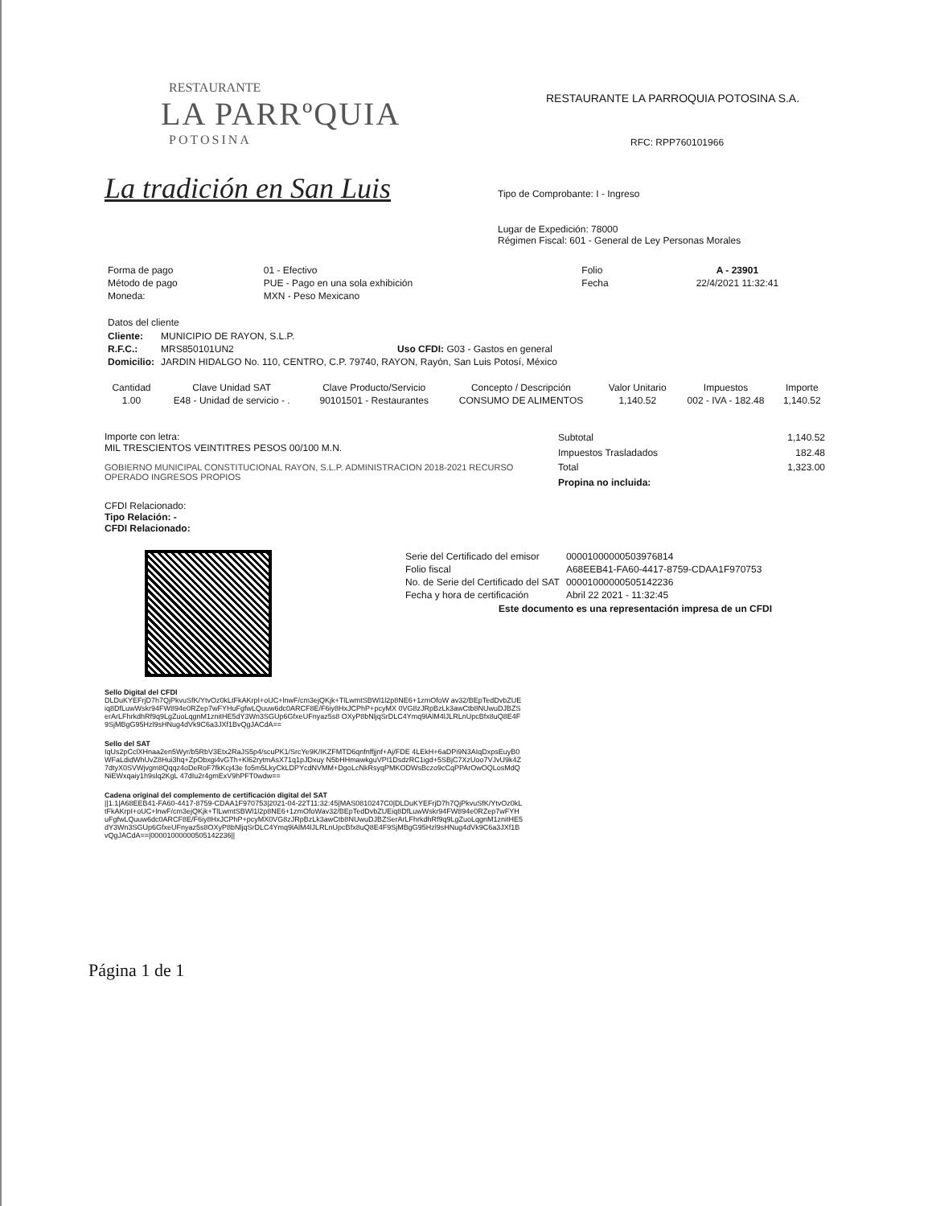RESTAURANTE
LA PARRºQUIA
POTOSINA
La tradición en San Luis
RESTAURANTE LA PARROQUIA POTOSINA S.A.
RFC: RPP760101966
Tipo de Comprobante: I - Ingreso
Lugar de Expedición: 78000
Régimen Fiscal: 601 - General de Ley Personas Morales
| Forma de pago | 01 - Efectivo | Folio | A - 23901 |
| Método de pago | PUE - Pago en una sola exhibición | Fecha | 22/4/2021 11:32:41 |
| Moneda: | MXN - Peso Mexicano | | |
Datos del cliente
| Cliente: | MUNICIPIO DE RAYON, S.L.P. |
| R.F.C.: | MRS850101UN2 Uso CFDI: G03 - Gastos en general |
| Domicilio: | JARDIN HIDALGO No. 110, CENTRO, C.P. 79740, RAYON, Rayón, San Luis Potosí, México |
| Cantidad | Clave Unidad SAT | Clave Producto/Servicio | Concepto / Descripción | Valor Unitario | Impuestos | Importe |
| --- | --- | --- | --- | --- | --- | --- |
| 1.00 | E48 - Unidad de servicio - . | 90101501 - Restaurantes | CONSUMO DE ALIMENTOS | 1,140.52 | 002 - IVA - 182.48 | 1,140.52 |
Importe con letra:
MIL TRESCIENTOS VEINTITRES PESOS 00/100 M.N.
GOBIERNO MUNICIPAL CONSTITUCIONAL RAYON, S.L.P. ADMINISTRACION 2018-2021 RECURSO OPERADO INGRESOS PROPIOS
| Subtotal | 1,140.52 |
| Impuestos Trasladados | 182.48 |
| Total | 1,323.00 |
| Propina no incluida: | |
CFDI Relacionado:
Tipo Relación: -
CFDI Relacionado:
| Serie del Certificado del emisor | 00001000000503976814 |
| Folio fiscal | A68EEB41-FA60-4417-8759-CDAA1F970753 |
| No. de Serie del Certificado del SAT | 00001000000505142236 |
| Fecha y hora de certificación | Abril 22 2021 - 11:32:45 |
Este documento es una representación impresa de un CFDI
Sello Digital del CFDI
DLDuKYEFrjD7h7QjPkvuSfK/YtvOz0kLtFkAKrpI+oUC+lnwF/cm3ejQKjk+TlLwmtSBWl1l2p8NE6+1zmOfoW av32/BEpTedDvbZUEiq8DfLuwWskr94FW894e0RZep7wFYHuFgfwLQuuw6dc0ARCF8E/F6iy8HxJCPhP+pcyMX 0VG8zJRpBzLk3awCtb8NUwuDJBZSerArLFhrkdhRf9q9LgZuoLqgnM1znitHE5dY3Wn3SGUp6GfxeUFnyaz5s8 OXyP8bNljqSrDLC4Ymq9lAlM4lJLRLnUpcBfx8uQ8E4F9SjMBgG95Hzl9sHNug4dVk9C6a3JXf1BvQgJACdA==
Sello del SAT
IqUs2pCclXHnaa2en5Wyr/b5RbV3Etx2RaJS5p4/scuPK1/SrcYe9K/IKZFMTD6qnfnffjjnf+Aj/FDE 4LEkH+6aDPi9N3AIqDxpsEuyB0WFaLdidWhUvZ8Hui3hq+ZpObxgi4vGTh+Kl62rytmAsX71q1pJDxuy N5bHHmawkguVPI1DsdzRC1igd+5SBjC7XzUoo7VJvU9k4Z7dtyX0SVWjvgm8Qqqz4oDeRoF7fkKcj43e fo5m5LkyCkLDPYcdNVMM+DgoLcNkRsyqPMKODWsBczo9cCqPPArOwOQLosMdQNiEWxqaiy1h9slq2KgL 47dIu2r4gmExV9hPFT0wdw==
Cadena original del complemento de certificación digital del SAT
||1.1|A68EEB41-FA60-4417-8759-CDAA1F970753|2021-04-22T11:32:45|MAS0810247C0|DLDuKYEFrjD7h7QjPkvuSfK/YtvOz0kLtFkAKrpI+oUC+lnwF/cm3ejQKjk+TlLwmtSBWl1l2p8NE6+1zmOfoWav32/BEpTedDvbZUEiq8DfLuwWskr94FW894e0RZep7wFYHuFgfwLQuuw6dc0ARCF8E/F6iy8HxJCPhP+pcyMX0VG8zJRpBzLk3awCtb8NUwuDJBZSerArLFhrkdhRf9q9LgZuoLqgnM1znitHE5dY3Wn3SGUp6GfxeUFnyaz5s8OXyP8bNljqSrDLC4Ymq9lAlM4lJLRLnUpcBfx8uQ8E4F9SjMBgG95Hzl9sHNug4dVk9C6a3JXf1BvQgJACdA==|00001000000505142236||
Página 1 de 1